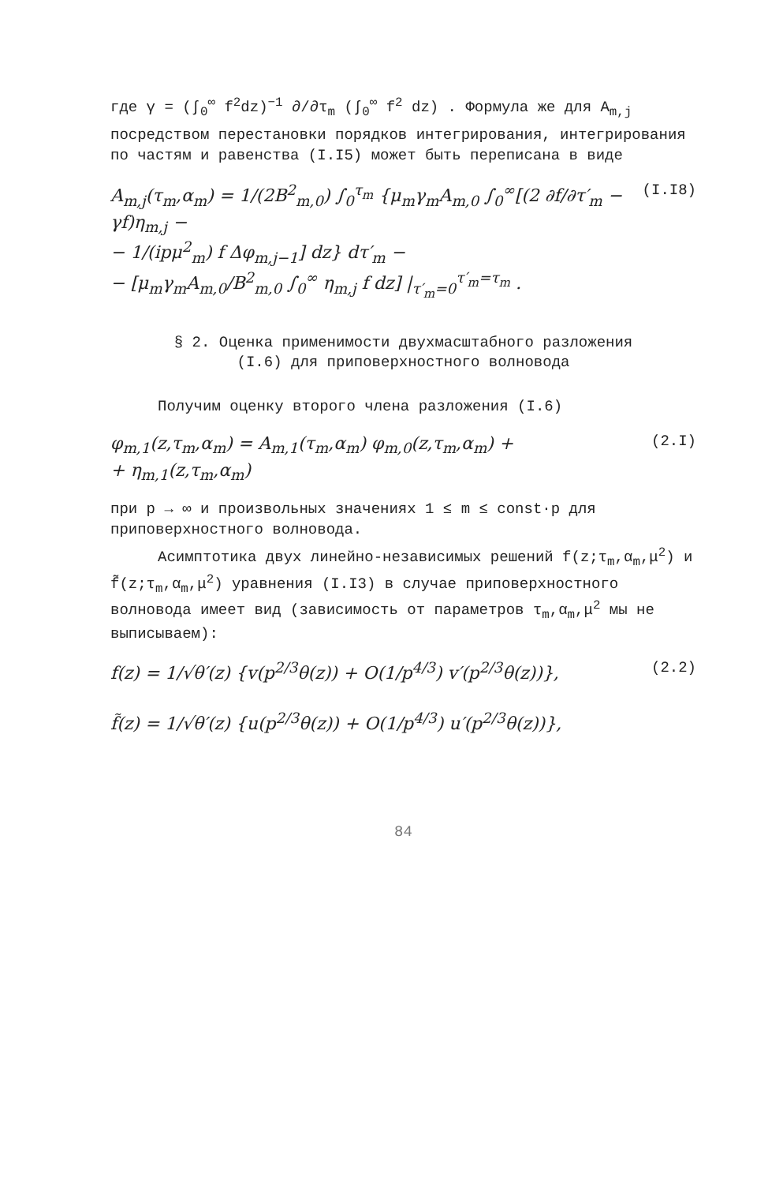где γ = (∫<sub>0</sub><sup>∞</sup> f<sup>2</sup>dz)<sup>−1</sup> ∂/∂τ<sub>m</sub> (∫<sub>0</sub><sup>∞</sup> f<sup>2</sup> dz) . Формула же для A<sub>m,j</sub>
посредством перестановки порядков интегрирования, интегрирования по частям и равенства (I.I5) может быть переписана в виде
A<sub>m,j</sub>(τ<sub>m</sub>,α<sub>m</sub>) = 1/(2B<sup>2</sup><sub>m,0</sub>) ∫<sub>0</sub><sup>τ<sub>m</sub></sup> {μ<sub>m</sub>γ<sub>m</sub>A<sub>m,0</sub> ∫<sub>0</sub><sup>∞</sup>[(2 ∂f/∂τ′<sub>m</sub> − γf)η<sub>m,j</sub> −
− 1/(ipμ<sup>2</sup><sub>m</sub>) f Δφ<sub>m,j−1</sub>] dz} dτ′<sub>m</sub> −
− [μ<sub>m</sub>γ<sub>m</sub>A<sub>m,0</sub>/B<sup>2</sup><sub>m,0</sub> ∫<sub>0</sub><sup>∞</sup> η<sub>m,j</sub> f dz] |<sub>τ′<sub>m</sub>=0</sub><sup>τ′<sub>m</sub>=τ<sub>m</sub></sup> . (I.I8)
§ 2. Оценка применимости двухмасштабного разложения
(I.6) для приповерхностного волновода
Получим оценку второго члена разложения (I.6)
φ<sub>m,1</sub>(z,τ<sub>m</sub>,α<sub>m</sub>) = A<sub>m,1</sub>(τ<sub>m</sub>,α<sub>m</sub>) φ<sub>m,0</sub>(z,τ<sub>m</sub>,α<sub>m</sub>) +
+ η<sub>m,1</sub>(z,τ<sub>m</sub>,α<sub>m</sub>) (2.I)
при p → ∞ и произвольных значениях 1 ≤ m ≤ const·p для приповерхностного волновода.
Асимптотика двух линейно-независимых решений f(z;τ<sub>m</sub>,α<sub>m</sub>,μ<sup>2</sup>) и f̃(z;τ<sub>m</sub>,α<sub>m</sub>,μ<sup>2</sup>) уравнения (I.I3) в случае приповерхностного волновода имеет вид (зависимость от параметров τ<sub>m</sub>,α<sub>m</sub>,μ<sup>2</sup> мы не выписываем):
f(z) = 1/√θ′(z) {v(p<sup>2/3</sup>θ(z)) + O(1/p<sup>4/3</sup>) v′(p<sup>2/3</sup>θ(z))},
f̃(z) = 1/√θ′(z) {u(p<sup>2/3</sup>θ(z)) + O(1/p<sup>4/3</sup>) u′(p<sup>2/3</sup>θ(z))}, (2.2)
84